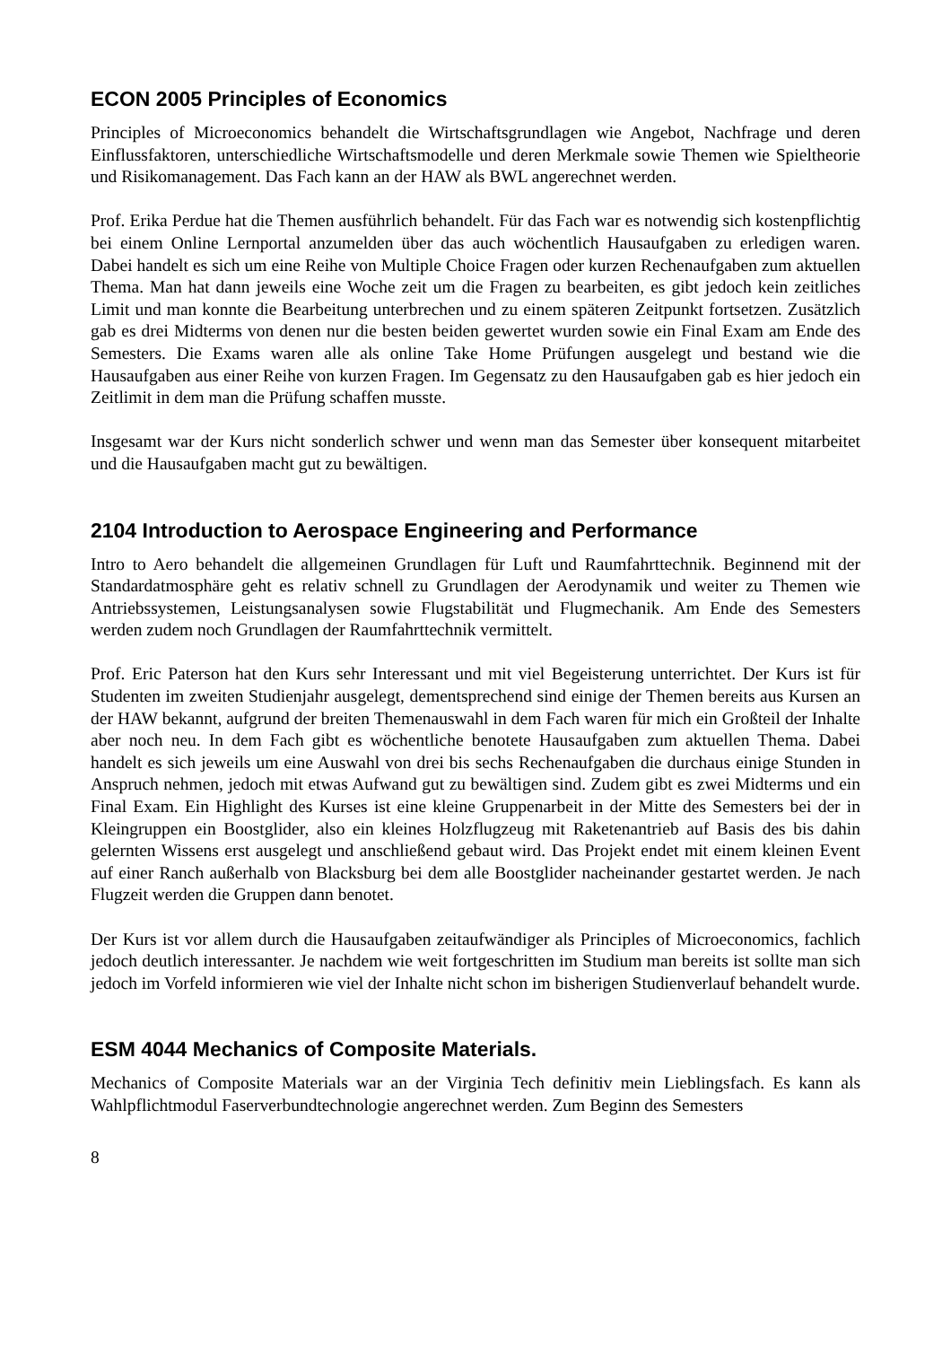ECON 2005 Principles of Economics
Principles of Microeconomics behandelt die Wirtschaftsgrundlagen wie Angebot, Nachfrage und deren Einflussfaktoren, unterschiedliche Wirtschaftsmodelle und deren Merkmale sowie Themen wie Spieltheorie und Risikomanagement. Das Fach kann an der HAW als BWL angerechnet werden.
Prof. Erika Perdue hat die Themen ausführlich behandelt. Für das Fach war es notwendig sich kostenpflichtig bei einem Online Lernportal anzumelden über das auch wöchentlich Hausaufgaben zu erledigen waren. Dabei handelt es sich um eine Reihe von Multiple Choice Fragen oder kurzen Rechenaufgaben zum aktuellen Thema. Man hat dann jeweils eine Woche zeit um die Fragen zu bearbeiten, es gibt jedoch kein zeitliches Limit und man konnte die Bearbeitung unterbrechen und zu einem späteren Zeitpunkt fortsetzen. Zusätzlich gab es drei Midterms von denen nur die besten beiden gewertet wurden sowie ein Final Exam am Ende des Semesters. Die Exams waren alle als online Take Home Prüfungen ausgelegt und bestand wie die Hausaufgaben aus einer Reihe von kurzen Fragen. Im Gegensatz zu den Hausaufgaben gab es hier jedoch ein Zeitlimit in dem man die Prüfung schaffen musste.
Insgesamt war der Kurs nicht sonderlich schwer und wenn man das Semester über konsequent mitarbeitet und die Hausaufgaben macht gut zu bewältigen.
2104 Introduction to Aerospace Engineering and Performance
Intro to Aero behandelt die allgemeinen Grundlagen für Luft und Raumfahrttechnik. Beginnend mit der Standardatmosphäre geht es relativ schnell zu Grundlagen der Aerodynamik und weiter zu Themen wie Antriebssystemen, Leistungsanalysen sowie Flugstabilität und Flugmechanik. Am Ende des Semesters werden zudem noch Grundlagen der Raumfahrttechnik vermittelt.
Prof. Eric Paterson hat den Kurs sehr Interessant und mit viel Begeisterung unterrichtet. Der Kurs ist für Studenten im zweiten Studienjahr ausgelegt, dementsprechend sind einige der Themen bereits aus Kursen an der HAW bekannt, aufgrund der breiten Themenauswahl in dem Fach waren für mich ein Großteil der Inhalte aber noch neu. In dem Fach gibt es wöchentliche benotete Hausaufgaben zum aktuellen Thema. Dabei handelt es sich jeweils um eine Auswahl von drei bis sechs Rechenaufgaben die durchaus einige Stunden in Anspruch nehmen, jedoch mit etwas Aufwand gut zu bewältigen sind. Zudem gibt es zwei Midterms und ein Final Exam. Ein Highlight des Kurses ist eine kleine Gruppenarbeit in der Mitte des Semesters bei der in Kleingruppen ein Boostglider, also ein kleines Holzflugzeug mit Raketenantrieb auf Basis des bis dahin gelernten Wissens erst ausgelegt und anschließend gebaut wird. Das Projekt endet mit einem kleinen Event auf einer Ranch außerhalb von Blacksburg bei dem alle Boostglider nacheinander gestartet werden. Je nach Flugzeit werden die Gruppen dann benotet.
Der Kurs ist vor allem durch die Hausaufgaben zeitaufwändiger als Principles of Microeconomics, fachlich jedoch deutlich interessanter. Je nachdem wie weit fortgeschritten im Studium man bereits ist sollte man sich jedoch im Vorfeld informieren wie viel der Inhalte nicht schon im bisherigen Studienverlauf behandelt wurde.
ESM 4044 Mechanics of Composite Materials.
Mechanics of Composite Materials war an der Virginia Tech definitiv mein Lieblingsfach. Es kann als Wahlpflichtmodul Faserverbundtechnologie angerechnet werden. Zum Beginn des Semesters
8